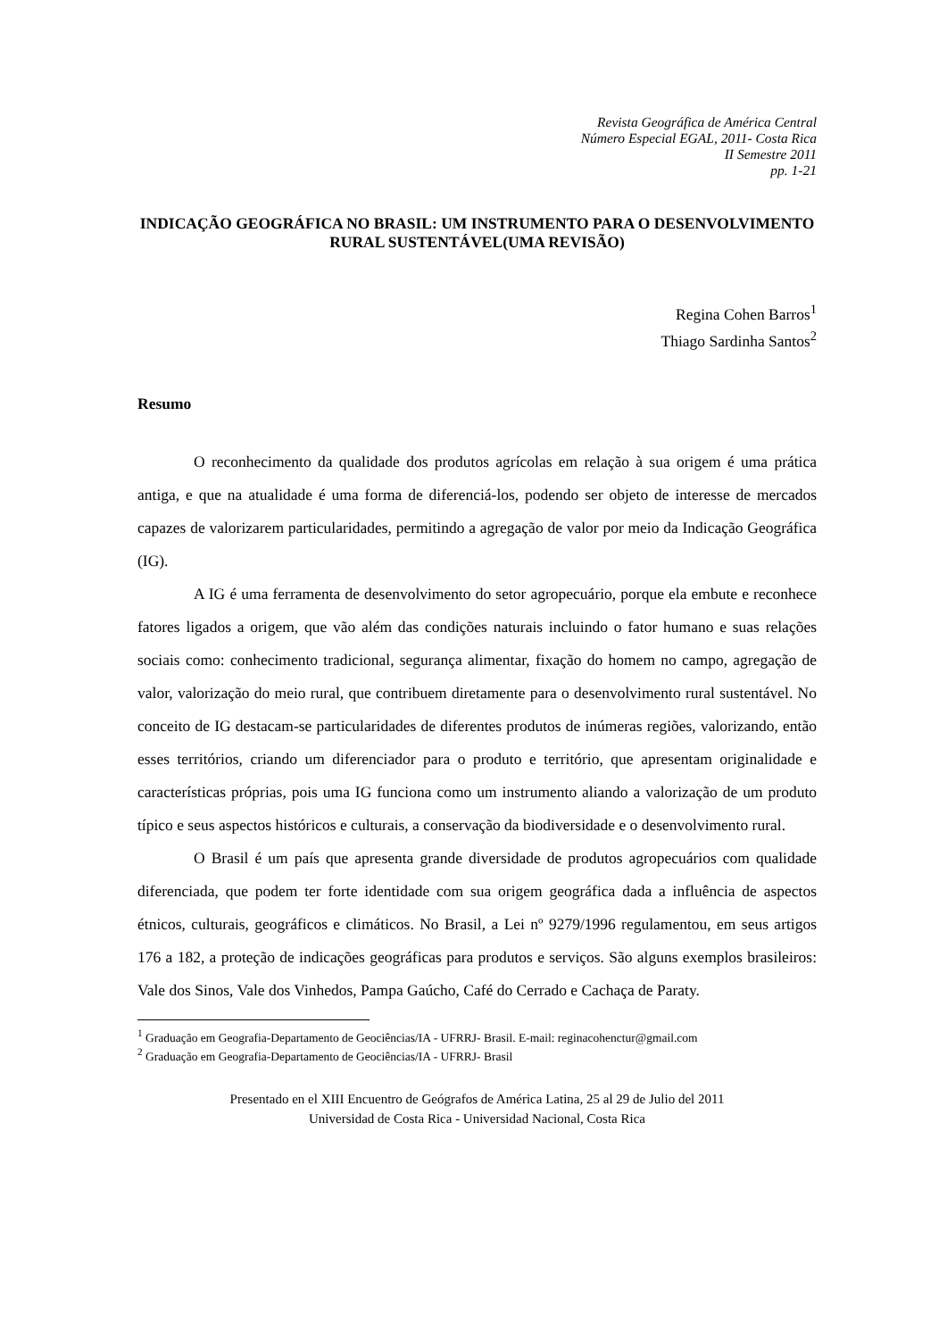Revista Geográfica de América Central
Número Especial EGAL, 2011- Costa Rica
II Semestre 2011
pp. 1-21
INDICAÇÃO GEOGRÁFICA NO BRASIL: UM INSTRUMENTO PARA O DESENVOLVIMENTO RURAL SUSTENTÁVEL(UMA REVISÃO)
Regina Cohen Barros<sup>1</sup>
Thiago Sardinha Santos<sup>2</sup>
Resumo
O reconhecimento da qualidade dos produtos agrícolas em relação à sua origem é uma prática antiga, e que na atualidade é uma forma de diferenciá-los, podendo ser objeto de interesse de mercados capazes de valorizarem particularidades, permitindo a agregação de valor por meio da Indicação Geográfica (IG).
A IG é uma ferramenta de desenvolvimento do setor agropecuário, porque ela embute e reconhece fatores ligados a origem, que vão além das condições naturais incluindo o fator humano e suas relações sociais como: conhecimento tradicional, segurança alimentar, fixação do homem no campo, agregação de valor, valorização do meio rural, que contribuem diretamente para o desenvolvimento rural sustentável. No conceito de IG destacam-se particularidades de diferentes produtos de inúmeras regiões, valorizando, então esses territórios, criando um diferenciador para o produto e território, que apresentam originalidade e características próprias, pois uma IG funciona como um instrumento aliando a valorização de um produto típico e seus aspectos históricos e culturais, a conservação da biodiversidade e o desenvolvimento rural.
O Brasil é um país que apresenta grande diversidade de produtos agropecuários com qualidade diferenciada, que podem ter forte identidade com sua origem geográfica dada a influência de aspectos étnicos, culturais, geográficos e climáticos. No Brasil, a Lei nº 9279/1996 regulamentou, em seus artigos 176 a 182, a proteção de indicações geográficas para produtos e serviços. São alguns exemplos brasileiros: Vale dos Sinos, Vale dos Vinhedos, Pampa Gaúcho, Café do Cerrado e Cachaça de Paraty.
<sup>1</sup> Graduação em Geografia-Departamento de Geociências/IA - UFRRJ- Brasil. E-mail: reginacohenctur@gmail.com
<sup>2</sup> Graduação em Geografia-Departamento de Geociências/IA - UFRRJ- Brasil
Presentado en el XIII Encuentro de Geógrafos de América Latina, 25 al 29 de Julio del 2011
Universidad de Costa Rica - Universidad Nacional, Costa Rica